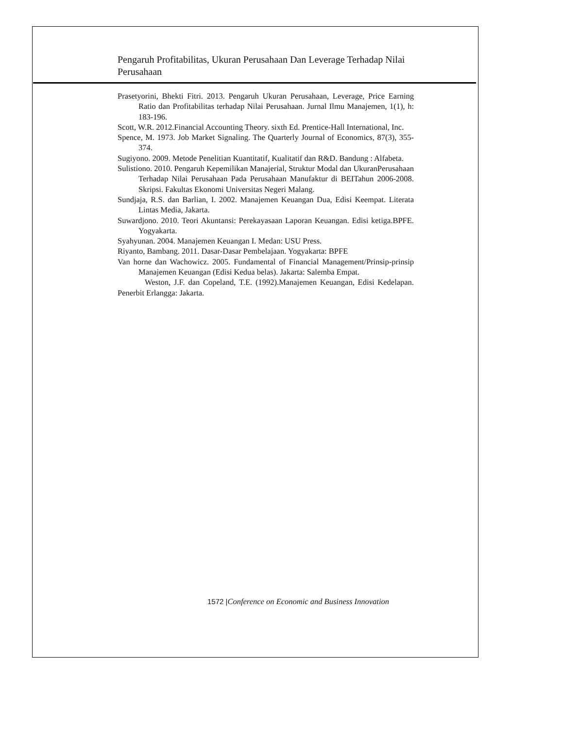Pengaruh Profitabilitas, Ukuran Perusahaan Dan Leverage Terhadap Nilai Perusahaan
Prasetyorini, Bhekti Fitri. 2013. Pengaruh Ukuran Perusahaan, Leverage, Price Earning Ratio dan Profitabilitas terhadap Nilai Perusahaan. Jurnal Ilmu Manajemen, 1(1), h: 183-196.
Scott, W.R. 2012.Financial Accounting Theory. sixth Ed. Prentice-Hall International, Inc.
Spence, M. 1973. Job Market Signaling. The Quarterly Journal of Economics, 87(3), 355-374.
Sugiyono. 2009. Metode Penelitian Kuantitatif, Kualitatif dan R&D. Bandung : Alfabeta.
Sulistiono. 2010. Pengaruh Kepemilikan Manajerial, Struktur Modal dan UkuranPerusahaan Terhadap Nilai Perusahaan Pada Perusahaan Manufaktur di BEITahun 2006-2008. Skripsi. Fakultas Ekonomi Universitas Negeri Malang.
Sundjaja, R.S. dan Barlian, I. 2002. Manajemen Keuangan Dua, Edisi Keempat. Literata Lintas Media, Jakarta.
Suwardjono. 2010. Teori Akuntansi: Perekayasaan Laporan Keuangan. Edisi ketiga.BPFE. Yogyakarta.
Syahyunan. 2004. Manajemen Keuangan I. Medan: USU Press.
Riyanto, Bambang. 2011. Dasar-Dasar Pembelajaan. Yogyakarta: BPFE
Van horne dan Wachowicz. 2005. Fundamental of Financial Management/Prinsip-prinsip Manajemen Keuangan (Edisi Kedua belas). Jakarta: Salemba Empat.
Weston, J.F. dan Copeland, T.E. (1992).Manajemen Keuangan, Edisi Kedelapan. Penerbit Erlangga: Jakarta.
1572 |Conference on Economic and Business Innovation